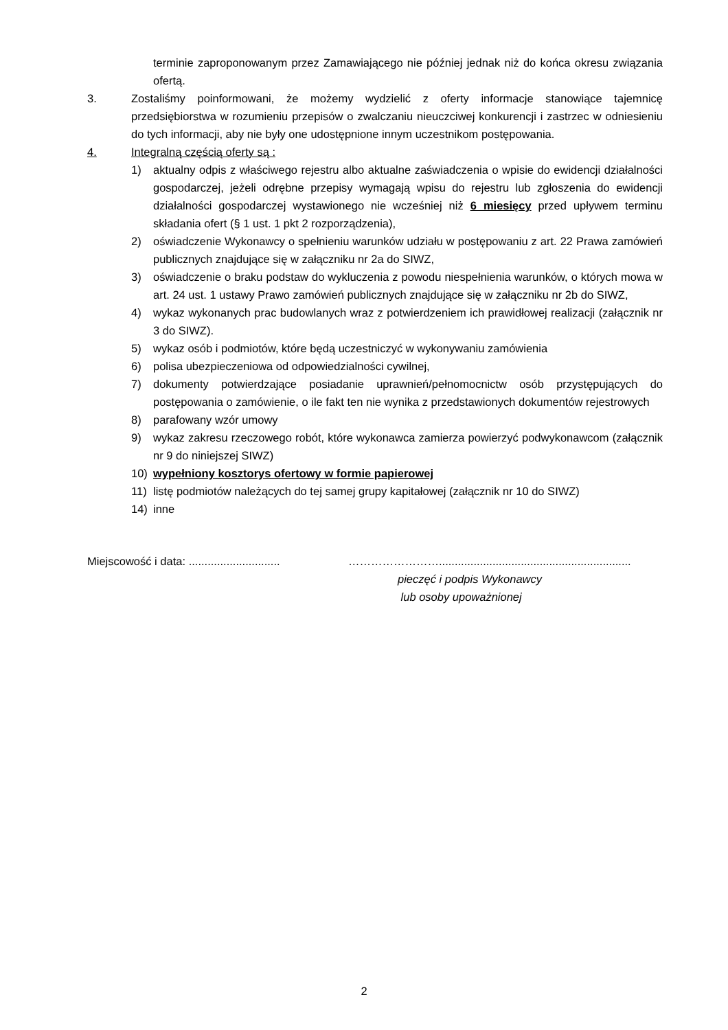terminie zaproponowanym przez Zamawiającego nie później jednak niż do końca okresu związania ofertą.
3. Zostaliśmy poinformowani, że możemy wydzielić z oferty informacje stanowiące tajemnicę przedsiębiorstwa w rozumieniu przepisów o zwalczaniu nieuczciwej konkurencji i zastrzec w odniesieniu do tych informacji, aby nie były one udostępnione innym uczestnikom postępowania.
4. Integralną częścią oferty są :
1) aktualny odpis z właściwego rejestru albo aktualne zaświadczenia o wpisie do ewidencji działalności gospodarczej, jeżeli odrębne przepisy wymagają wpisu do rejestru lub zgłoszenia do ewidencji działalności gospodarczej wystawionego nie wcześniej niż 6 miesięcy przed upływem terminu składania ofert (§ 1 ust. 1 pkt 2 rozporządzenia),
2) oświadczenie Wykonawcy o spełnieniu warunków udziału w postępowaniu z art. 22 Prawa zamówień publicznych znajdujące się w załączniku nr 2a do SIWZ,
3) oświadczenie o braku podstaw do wykluczenia z powodu niespełnienia warunków, o których mowa w art. 24 ust. 1 ustawy Prawo zamówień publicznych znajdujące się w załączniku nr 2b do SIWZ,
4) wykaz wykonanych prac budowlanych wraz z potwierdzeniem ich prawidłowej realizacji (załącznik nr 3 do SIWZ).
5) wykaz osób i podmiotów, które będą uczestniczyć w wykonywaniu zamówienia
6) polisa ubezpieczeniowa od odpowiedzialności cywilnej,
7) dokumenty potwierdzające posiadanie uprawnień/pełnomocnictw osób przystępujących do postępowania o zamówienie, o ile fakt ten nie wynika z przedstawionych dokumentów rejestrowych
8) parafowany wzór umowy
9) wykaz zakresu rzeczowego robót, które wykonawca zamierza powierzyć podwykonawcom (załącznik nr 9 do niniejszej SIWZ)
10) wypełniony kosztorys ofertowy w formie papierowej
11) listę podmiotów należących do tej samej grupy kapitałowej (załącznik nr 10 do SIWZ)
14) inne
Miejscowość i data: .............................
…………………….............................................................
pieczęć i podpis Wykonawcy
lub osoby upoważnionej
2